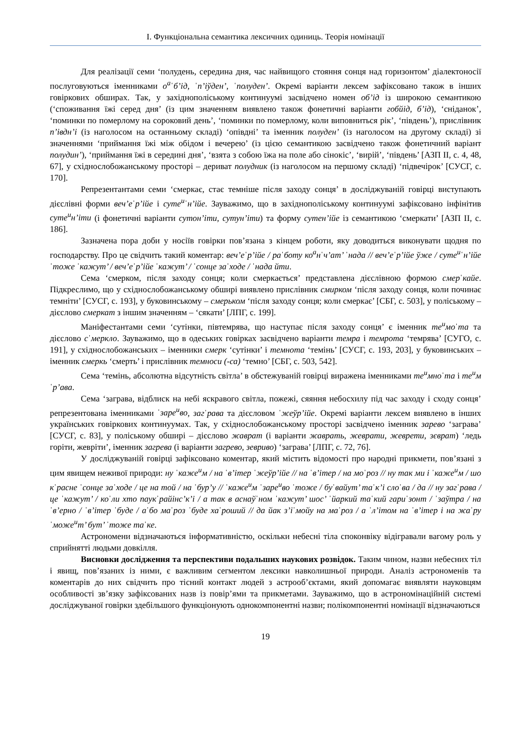І. Функціональна семантика лексичних одиниць. Теорія номінації
Для реалізації семи ‘полудень, середина дня, час найвищого стояння сонця над горизонтом’ діалектоносії послуговуються іменниками о<sup>а</sup>ˈб’ід, ˈп’іўден’, ˈполуден’. Окремі варіанти лексем зафіксовано також в інших говіркових обширах. Так, у західнополіському континуумі засвідчено номен об’ід із широкою семантикою (‘споживання їжі серед дня’ (із цим значенням виявлено також фонетичні варіанти гобйід, б’ід), ‘сніданок’, ‘поминки по померлому на сороковий день’, ‘поминки по померлому, коли виповниться рік’, ‘південь’), прислівник п’івдн’і (із наголосом на останньому складі) ‘опівдні’ та іменник полуден’ (із наголосом на другому складі) зі значеннями ‘приймання їжі між обідом і вечерею’ (із цією семантикою засвідчено також фонетичний варіант полудин’), ‘приймання їжі в середині дня’, ‘взята з собою їжа на поле або сінокіс’, ‘вирій’, ‘південь’ [АЗП ІІ, с. 4, 48, 67], у східнослобожанському просторі – дериват полудник (із наголосом на першому складі) ‘підвечірок’ [СУСГ, с. 170].
Репрезентантами семи ‘смеркає, стає темніше після заходу сонця’ в досліджуваній говірці виступають дієслівні форми веч’еˈр’ійе і суте<sup>и</sup>ˈн’ійе. Зауважимо, що в західнополіському континуумі зафіксовано інфінітив суте<sup>и</sup>н’іти (і фонетичні варіанти сутон’іти, сутун’іти) та форму сутен’ійе із семантикою ‘смеркати’ [АЗП ІІ, с. 186].
Зазначена пора доби у носіїв говірки пов’язана з кінцем роботи, яку доводиться виконувати щодня по господарству. Про це свідчить такий коментар: веч’еˈр’ійе / раˈботу ко<sup>а</sup>нˈч’ат’ ˈнада // веч’еˈр’ійе ўже / суте<sup>и</sup>ˈн’ійе ˈтоже ˈкажут’ / веч’еˈр’ійе ˈкажут’ / ˈсонце заˈходе / ˈнада йти.
Сема ‘смерком, після заходу сонця; коли смеркається’ представлена дієслівною формою смерˈкайе. Підкреслимо, що у східнослобожанському обширі виявлено прислівник смирком ‘після заходу сонця, коли починає темніти’ [СУСГ, с. 193], у буковинському – смерьком ‘після заходу сонця; коли смеркає’ [СБГ, с. 503], у поліському – дієслово смеркат з іншим значенням – ‘сякати’ [ЛПГ, с. 199].
Маніфестантами семи ‘сутінки, півтемрява, що наступає після заходу сонця’ є іменник те<sup>и</sup>моˈта та дієслово сˈмеркло. Зауважимо, що в одеських говірках засвідчено варіанти темра і темрота ‘темрява’ [СУГО, с. 191], у східнослобожанських – іменники смерк ‘сутінки’ і темнота ‘темінь’ [СУСГ, с. 193, 203], у буковинських – іменник смеркь ‘смерть’ і прислівник темноси (-са) ‘темно’ [СБГ, с. 503, 542].
Сема ‘темінь, абсолютна відсутність світла’ в обстежуваній говірці виражена іменниками те<sup>и</sup>мноˈта і те<sup>и</sup>мˈр’ава.
Сема ‘заграва, відблиск на небі яскравого світла, пожежі, сяяння небосхилу під час заходу і сходу сонця’ репрезентована іменниками ˈзаре<sup>и</sup>во, загˈрава та дієсловом ˈжеўр’ійе. Окремі варіанти лексем виявлено в інших українських говіркових континуумах. Так, у східнослобожанському просторі засвідчено іменник зарево ‘заграва’ [СУСГ, с. 83], у поліському обширі – дієслово жаврат (і варіанти жаврать, жеврати, жеврети, зєврат) ‘ледь горіти, жевріти’, іменник загрева (і варіанти загрево, зевриво) ‘заграва’ [ЛПГ, с. 72, 76].
У досліджуваній говірці зафіксовано коментар, який містить відомості про народні прикмети, пов’язані з цим явищем неживої природи: ну ˈкаже<sup>и</sup>м / на ˈв’ітер ˈжеўр’ійе // на ˈв’ітер / на моˈроз // ну так ми і ˈкаже<sup>и</sup>м / шо кˈрасне ˈсонце заˈходе / це на той / на ˈбур’у // ˈкаже<sup>и</sup>м ˈзаре<sup>и</sup>во ˈтоже / буˈвайут’ таˈк’і слоˈва / да // ну загˈрава / це ˈкажут’ / коˈли хто паукˈрайінс’к’і / а так в аснаўˈном ˈкажут’ шос’ ˈйаркий таˈкий гариˈзонт / ˈзаўтра / наˈв’ерно / ˈв’ітер ˈбуде / аˈбо маˈроз ˈбуде хаˈроший // да йак з’іˈмойу на маˈроз / а ˈл’ітом на ˈв’ітер і на жаˈру ˈможе<sup>и</sup>т’ бут’ ˈтоже таˈке.
Астрономени відзначаються інформативністю, оскільки небесні тіла споконвіку відігравали вагому роль у сприйнятті людьми довкілля.
Висновки дослідження та перспективи подальших наукових розвідок. Таким чином, назви небесних тіл і явищ, пов’язаних із ними, є важливим сегментом лексики навколишньої природи. Аналіз астрономенів та коментарів до них свідчить про тісний контакт людей з астрооб’єктами, який допомагає виявляти науковцям особливості зв’язку зафіксованих назв із повір’ями та прикметами. Зауважимо, що в астрономінаційній системі досліджуваної говірки здебільшого функціонують однокомпонентні назви; полікомпонентні номінації відзначаються
19